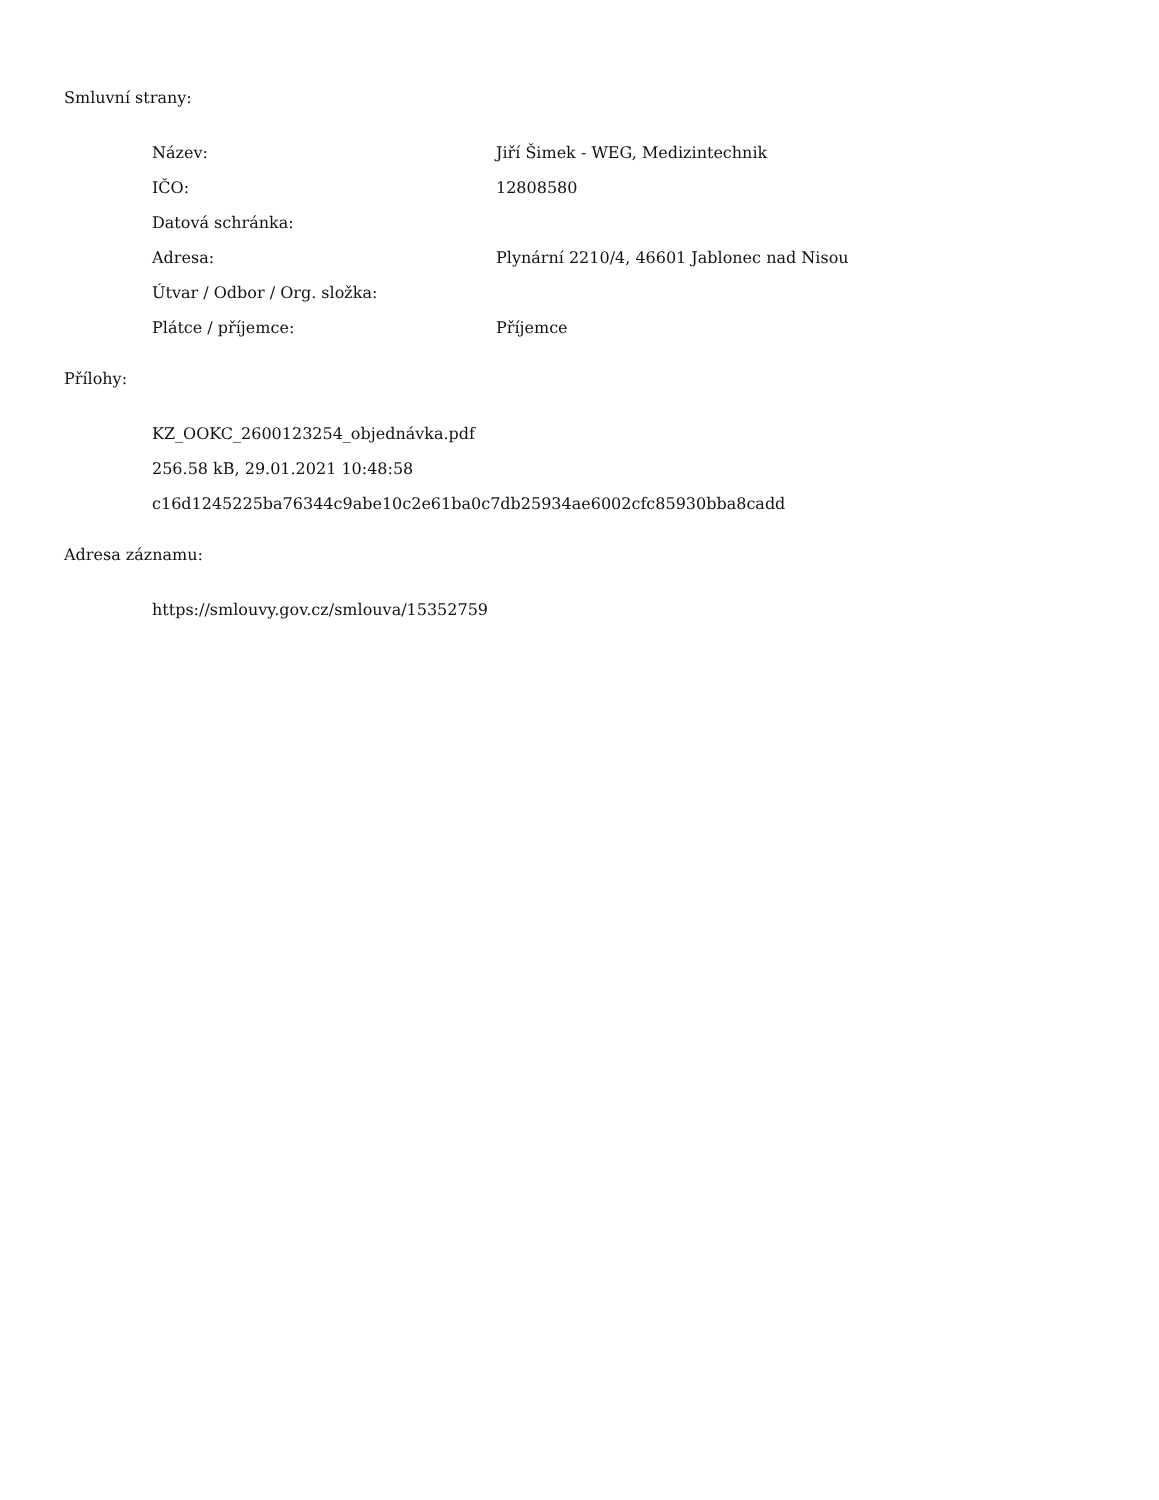Smluvní strany:
| Název: | Jiří Šimek - WEG, Medizintechnik |
| IČO: | 12808580 |
| Datová schránka: | |
| Adresa: | Plynární 2210/4, 46601 Jablonec nad Nisou |
| Útvar / Odbor / Org. složka: | |
| Plátce / příjemce: | Příjemce |
Přílohy:
KZ_OOKC_2600123254_objednávka.pdf
256.58 kB, 29.01.2021 10:48:58
c16d1245225ba76344c9abe10c2e61ba0c7db25934ae6002cfc85930bba8cadd
Adresa záznamu:
https://smlouvy.gov.cz/smlouva/15352759